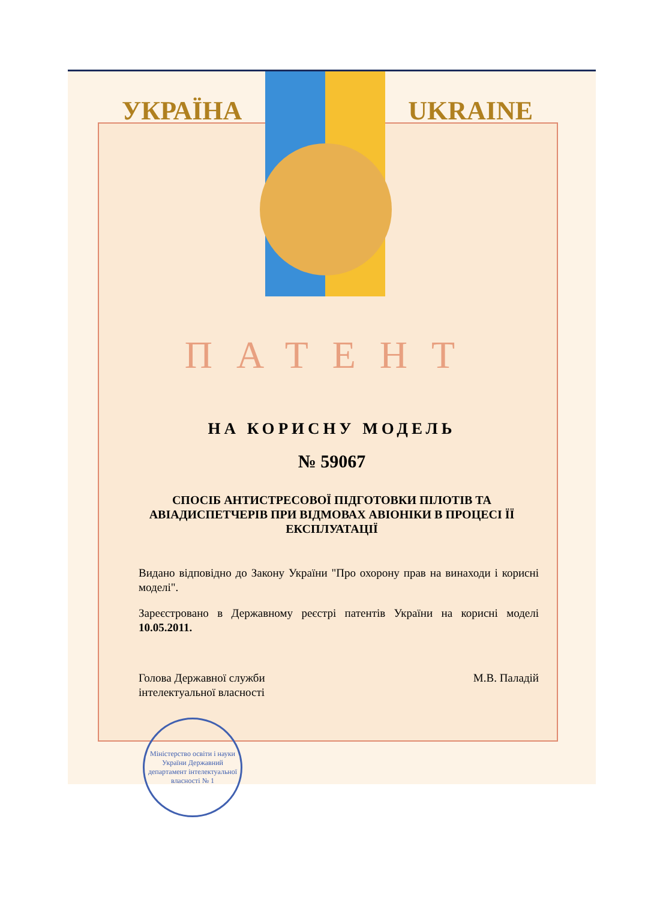УКРАЇНА UKRAINE
ПАТЕНТ
НА КОРИСНУ МОДЕЛЬ
№ 59067
СПОСІБ АНТИСТРЕСОВОЇ ПІДГОТОВКИ ПІЛОТІВ ТА АВІАДИСПЕТЧЕРІВ ПРИ ВІДМОВАХ АВІОНІКИ В ПРОЦЕСІ ЇЇ ЕКСПЛУАТАЦІЇ
Видано відповідно до Закону України "Про охорону прав на винаходи і корисні моделі".
Зареєстровано в Державному реєстрі патентів України на корисні моделі 10.05.2011.
Голова Державної служби
інтелектуальної власності М.В. Паладій
Міністерство освіти і науки України Державний департамент інтелектуальної власності № 1